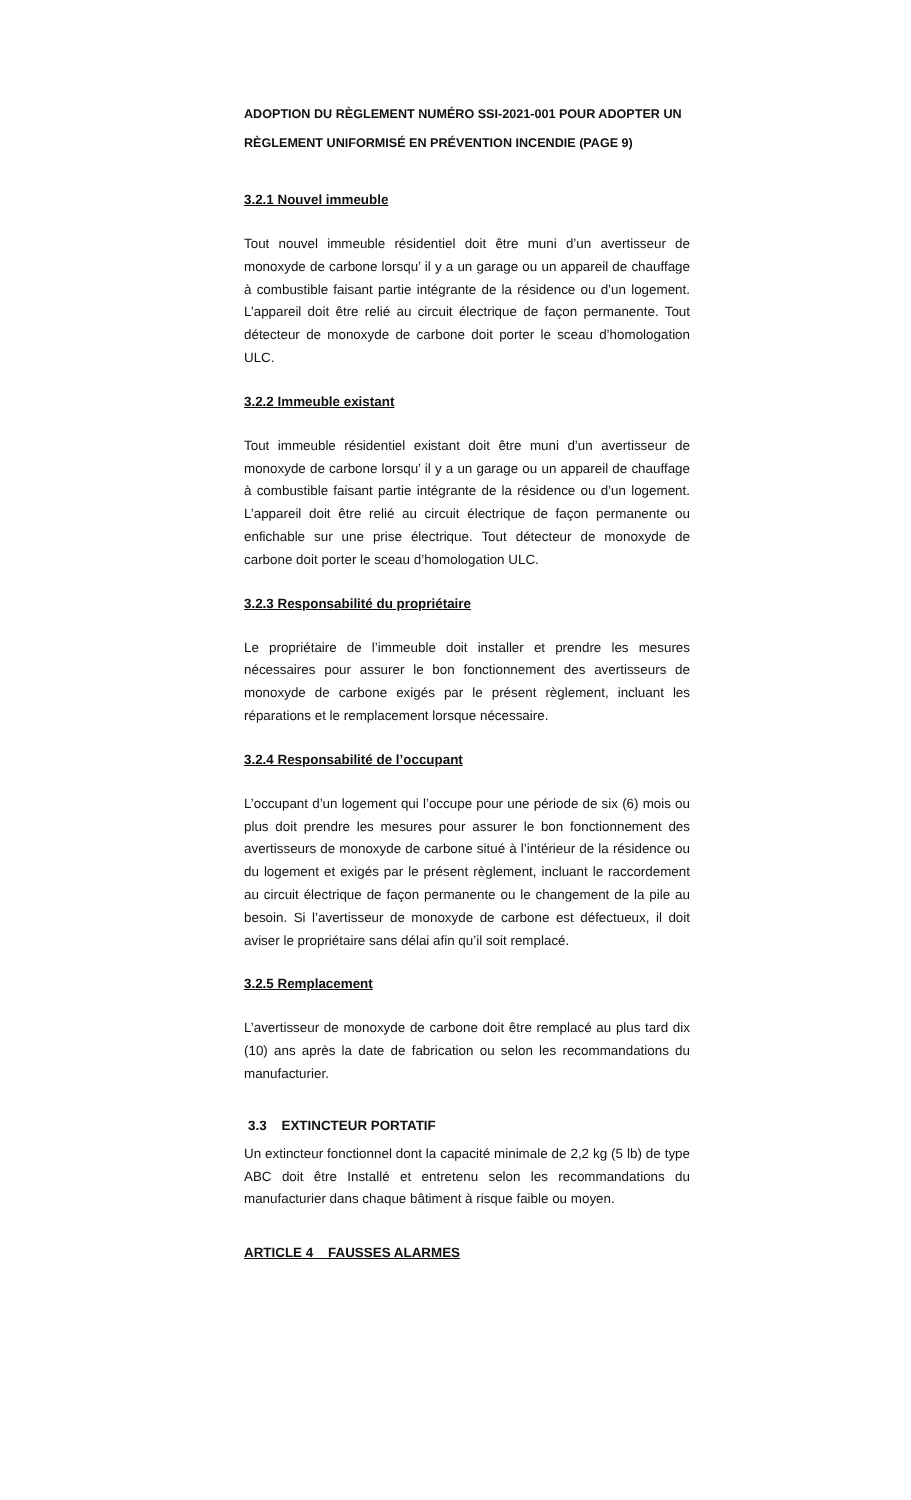ADOPTION DU RÈGLEMENT NUMÉRO SSI-2021-001 POUR ADOPTER UN RÈGLEMENT UNIFORMISÉ EN PRÉVENTION INCENDIE (PAGE 9)
3.2.1 Nouvel immeuble
Tout nouvel immeuble résidentiel doit être muni d’un avertisseur de monoxyde de carbone lorsqu’ il y a un garage ou un appareil de chauffage à combustible faisant partie intégrante de la résidence ou d’un logement. L’appareil doit être relié au circuit électrique de façon permanente. Tout détecteur de monoxyde de carbone doit porter le sceau d’homologation ULC.
3.2.2 Immeuble existant
Tout immeuble résidentiel existant doit être muni d’un avertisseur de monoxyde de carbone lorsqu’ il y a un garage ou un appareil de chauffage à combustible faisant partie intégrante de la résidence ou d’un logement. L’appareil doit être relié au circuit électrique de façon permanente ou enfichable sur une prise électrique. Tout détecteur de monoxyde de carbone doit porter le sceau d’homologation ULC.
3.2.3 Responsabilité du propriétaire
Le propriétaire de l’immeuble doit installer et prendre les mesures nécessaires pour assurer le bon fonctionnement des avertisseurs de monoxyde de carbone exigés par le présent règlement, incluant les réparations et le remplacement lorsque nécessaire.
3.2.4 Responsabilité de l’occupant
L’occupant d’un logement qui l’occupe pour une période de six (6) mois ou plus doit prendre les mesures pour assurer le bon fonctionnement des avertisseurs de monoxyde de carbone situé à l’intérieur de la résidence ou du logement et exigés par le présent règlement, incluant le raccordement au circuit électrique de façon permanente ou le changement de la pile au besoin. Si l’avertisseur de monoxyde de carbone est défectueux, il doit aviser le propriétaire sans délai afin qu’il soit remplacé.
3.2.5 Remplacement
L’avertisseur de monoxyde de carbone doit être remplacé au plus tard dix (10) ans après la date de fabrication ou selon les recommandations du manufacturier.
3.3 EXTINCTEUR PORTATIF
Un extincteur fonctionnel dont la capacité minimale de 2,2 kg (5 lb) de type ABC doit être Installé et entretenu selon les recommandations du manufacturier dans chaque bâtiment à risque faible ou moyen.
ARTICLE 4 FAUSSES ALARMES